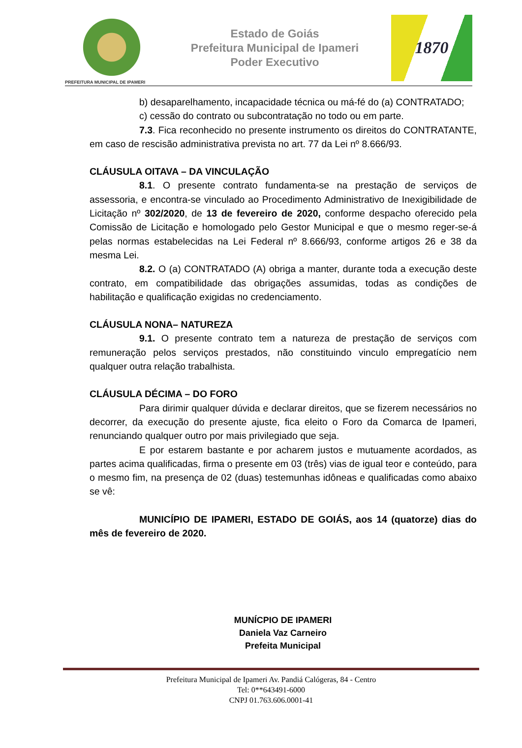PREFEITURA MUNICIPAL DE IPAMERI
Estado de Goiás
Prefeitura Municipal de Ipameri
Poder Executivo
1870
b) desaparelhamento, incapacidade técnica ou má-fé do (a) CONTRATADO;
c) cessão do contrato ou subcontratação no todo ou em parte.
7.3. Fica reconhecido no presente instrumento os direitos do CONTRATANTE, em caso de rescisão administrativa prevista no art. 77 da Lei nº 8.666/93.
CLÁUSULA OITAVA – DA VINCULAÇÃO
8.1. O presente contrato fundamenta-se na prestação de serviços de assessoria, e encontra-se vinculado ao Procedimento Administrativo de Inexigibilidade de Licitação nº 302/2020, de 13 de fevereiro de 2020, conforme despacho oferecido pela Comissão de Licitação e homologado pelo Gestor Municipal e que o mesmo reger-se-á pelas normas estabelecidas na Lei Federal nº 8.666/93, conforme artigos 26 e 38 da mesma Lei.
8.2. O (a) CONTRATADO (A) obriga a manter, durante toda a execução deste contrato, em compatibilidade das obrigações assumidas, todas as condições de habilitação e qualificação exigidas no credenciamento.
CLÁUSULA NONA– NATUREZA
9.1. O presente contrato tem a natureza de prestação de serviços com remuneração pelos serviços prestados, não constituindo vinculo empregatício nem qualquer outra relação trabalhista.
CLÁUSULA DÉCIMA – DO FORO
Para dirimir qualquer dúvida e declarar direitos, que se fizerem necessários no decorrer, da execução do presente ajuste, fica eleito o Foro da Comarca de Ipameri, renunciando qualquer outro por mais privilegiado que seja.
E por estarem bastante e por acharem justos e mutuamente acordados, as partes acima qualificadas, firma o presente em 03 (três) vias de igual teor e conteúdo, para o mesmo fim, na presença de 02 (duas) testemunhas idôneas e qualificadas como abaixo se vê:
MUNICÍPIO DE IPAMERI, ESTADO DE GOIÁS, aos 14 (quatorze) dias do mês de fevereiro de 2020.
MUNÍCPIO DE IPAMERI
Daniela Vaz Carneiro
Prefeita Municipal
Prefeitura Municipal de Ipameri Av. Pandiá Calógeras, 84 - Centro
Tel: 0**643491-6000
CNPJ 01.763.606.0001-41